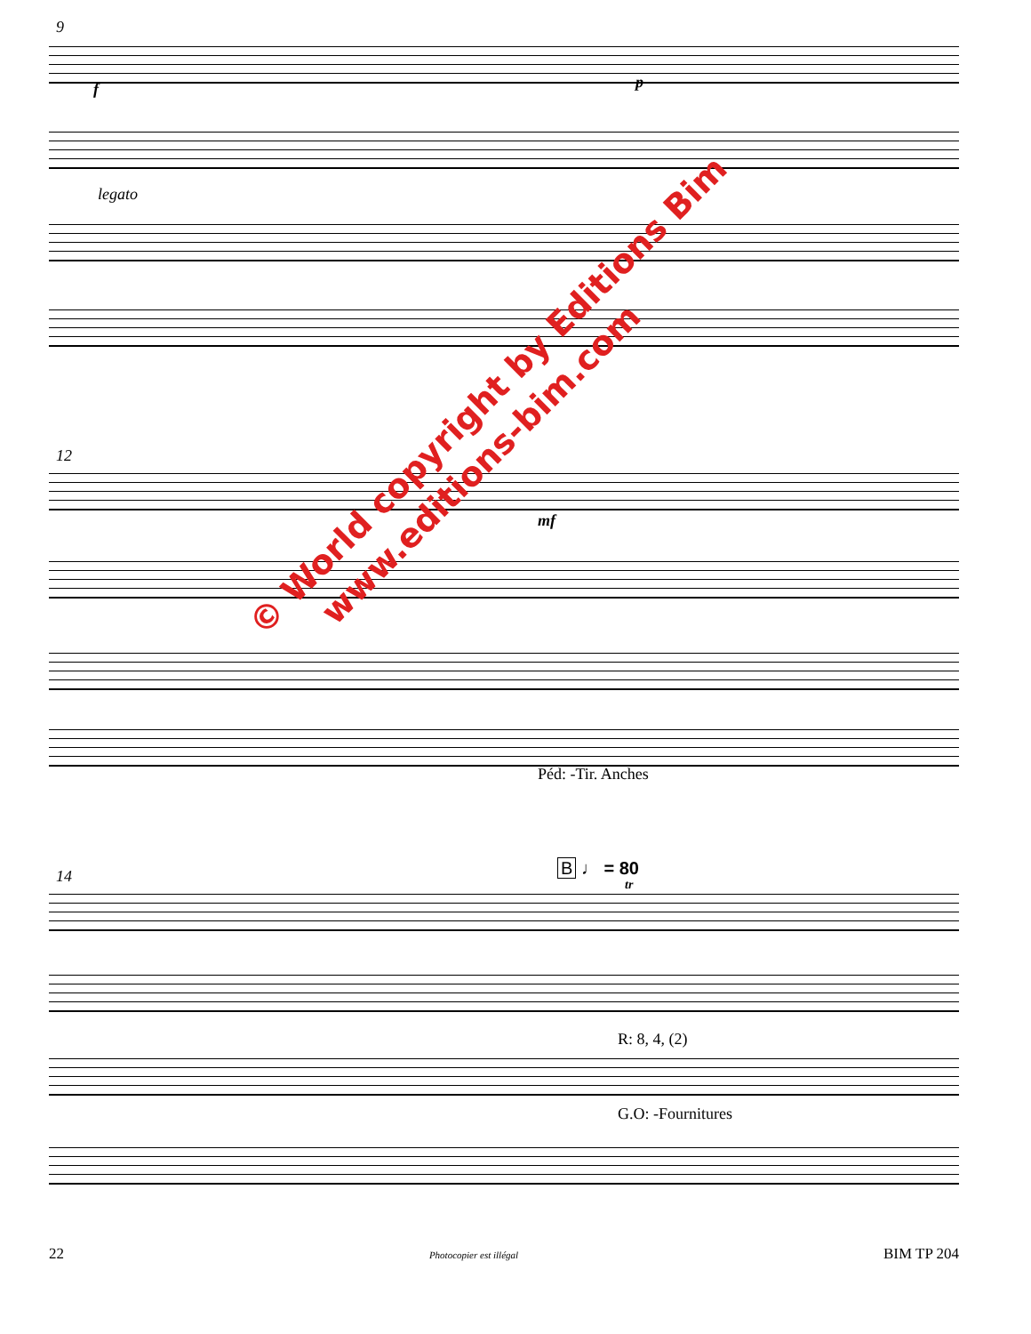9
f p
legato
12
mf
Péd: -Tir. Anches
14 B ♩ = 80
tr
R: 8, 4, (2)
G.O: -Fournitures
© World copyright by Editions Bim
www.editions-bim.com
22 Photocopier est illégal BIM TP 204